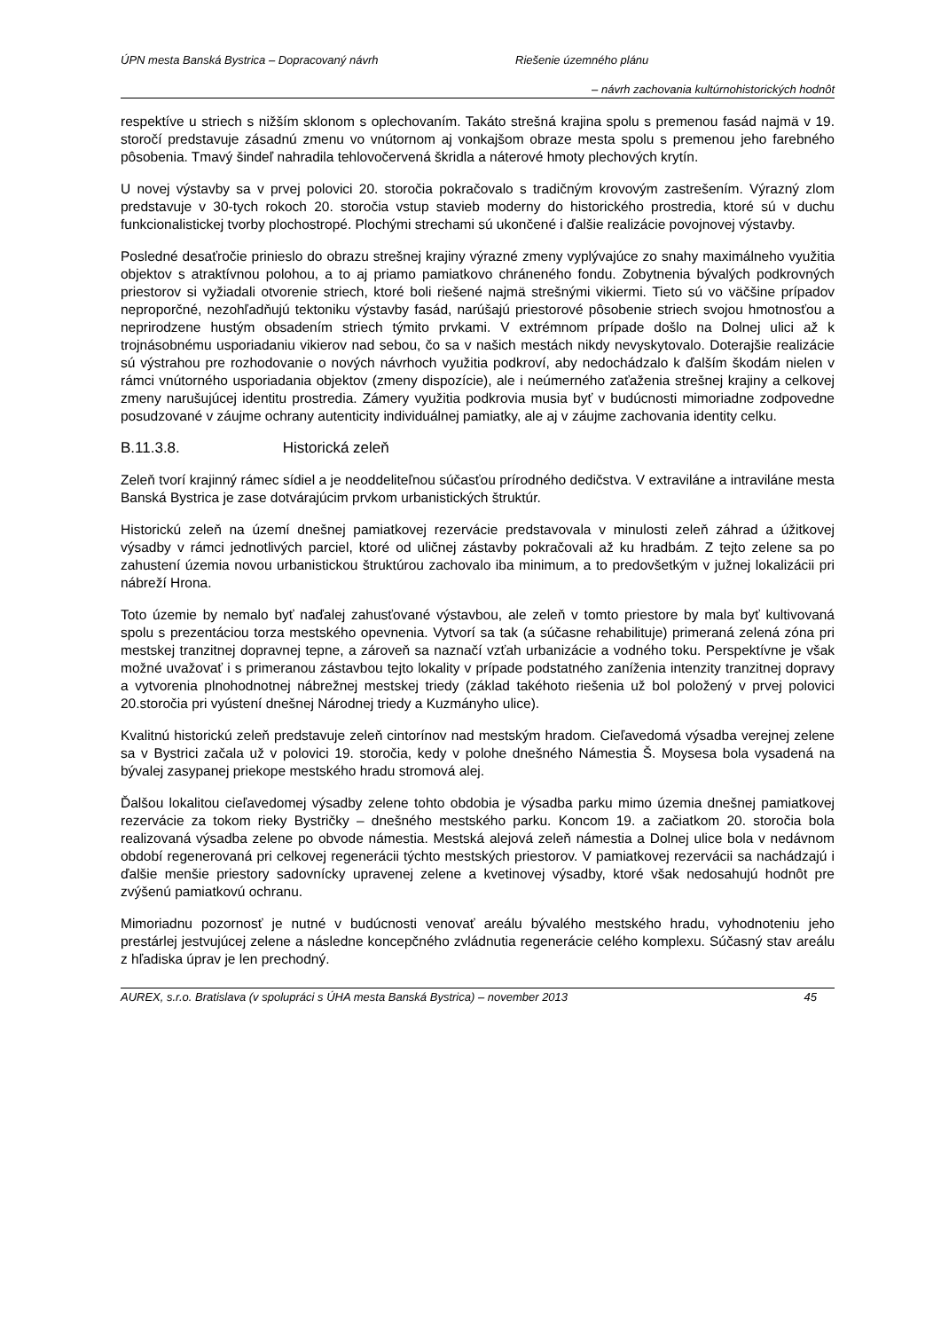ÚPN mesta Banská Bystrica – Dopracovaný návrh Riešenie územného plánu
– návrh zachovania kultúrnohistorických hodnôt
respektíve u striech s nižším sklonom s oplechovaním. Takáto strešná krajina spolu s premenou fasád najmä v 19. storočí predstavuje zásadnú zmenu vo vnútornom aj vonkajšom obraze mesta spolu s premenou jeho farebného pôsobenia. Tmavý šindeľ nahradila tehlovočervená škridla a náterové hmoty plechových krytín.
U novej výstavby sa v prvej polovici 20. storočia pokračovalo s tradičným krovovým zastrešením. Výrazný zlom predstavuje v 30-tych rokoch 20. storočia vstup stavieb moderny do historického prostredia, ktoré sú v duchu funkcionalistickej tvorby plochostropé. Plochými strechami sú ukončené i ďalšie realizácie povojnovej výstavby.
Posledné desaťročie prinieslo do obrazu strešnej krajiny výrazné zmeny vyplývajúce zo snahy maximálneho využitia objektov s atraktívnou polohou, a to aj priamo pamiatkovo chráneného fondu. Zobytnenia bývalých podkrovných priestorov si vyžiadali otvorenie striech, ktoré boli riešené najmä strešnými vikiermi. Tieto sú vo väčšine prípadov neproporčné, nezohľadňujú tektoniku výstavby fasád, narúšajú priestorové pôsobenie striech svojou hmotnosťou a neprirodzene hustým obsadením striech týmito prvkami. V extrémnom prípade došlo na Dolnej ulici až k trojnásobnému usporiadaniu vikierov nad sebou, čo sa v našich mestách nikdy nevyskytovalo. Doterajšie realizácie sú výstrahou pre rozhodovanie o nových návrhoch využitia podkroví, aby nedochádzalo k ďalším škodám nielen v rámci vnútorného usporiadania objektov (zmeny dispozície), ale i neúmerného zaťaženia strešnej krajiny a celkovej zmeny narušujúcej identitu prostredia. Zámery využitia podkrovia musia byť v budúcnosti mimoriadne zodpovedne posudzované v záujme ochrany autenticity individuálnej pamiatky, ale aj v záujme zachovania identity celku.
B.11.3.8. Historická zeleň
Zeleň tvorí krajinný rámec sídiel a je neoddeliteľnou súčasťou prírodného dedičstva. V extraviláne a intraviláne mesta Banská Bystrica je zase dotvárajúcim prvkom urbanistických štruktúr.
Historickú zeleň na území dnešnej pamiatkovej rezervácie predstavovala v minulosti zeleň záhrad a úžitkovej výsadby v rámci jednotlivých parciel, ktoré od uličnej zástavby pokračovali až ku hradbám. Z tejto zelene sa po zahustení územia novou urbanistickou štruktúrou zachovalo iba minimum, a to predovšetkým v južnej lokalizácii pri nábreží Hrona.
Toto územie by nemalo byť naďalej zahusťované výstavbou, ale zeleň v tomto priestore by mala byť kultivovaná spolu s prezentáciou torza mestského opevnenia. Vytvorí sa tak (a súčasne rehabilituje) primeraná zelená zóna pri mestskej tranzitnej dopravnej tepne, a zároveň sa naznačí vzťah urbanizácie a vodného toku. Perspektívne je však možné uvažovať i s primeranou zástavbou tejto lokality v prípade podstatného zaníženia intenzity tranzitnej dopravy a vytvorenia plnohodnotnej nábrežnej mestskej triedy (základ takéhoto riešenia už bol položený v prvej polovici 20.storočia pri vyústení dnešnej Národnej triedy a Kuzmányho ulice).
Kvalitnú historickú zeleň predstavuje zeleň cintorínov nad mestským hradom. Cieľavedomá výsadba verejnej zelene sa v Bystrici začala už v polovici 19. storočia, kedy v polohe dnešného Námestia Š. Moysesa bola vysadená na bývalej zasypanej priekope mestského hradu stromová alej.
Ďalšou lokalitou cieľavedomej výsadby zelene tohto obdobia je výsadba parku mimo územia dnešnej pamiatkovej rezervácie za tokom rieky Bystričky – dnešného mestského parku. Koncom 19. a začiatkom 20. storočia bola realizovaná výsadba zelene po obvode námestia. Mestská alejová zeleň námestia a Dolnej ulice bola v nedávnom období regenerovaná pri celkovej regenerácii týchto mestských priestorov. V pamiatkovej rezervácii sa nachádzajú i ďalšie menšie priestory sadovnícky upravenej zelene a kvetinovej výsadby, ktoré však nedosahujú hodnôt pre zvýšenú pamiatkovú ochranu.
Mimoriadnu pozornosť je nutné v budúcnosti venovať areálu bývalého mestského hradu, vyhodnoteniu jeho prestárlej jestvujúcej zelene a následne koncepčného zvládnutia regenerácie celého komplexu. Súčasný stav areálu z hľadiska úprav je len prechodný.
AUREX, s.r.o. Bratislava (v spolupráci s ÚHA mesta Banská Bystrica) – november 2013 45